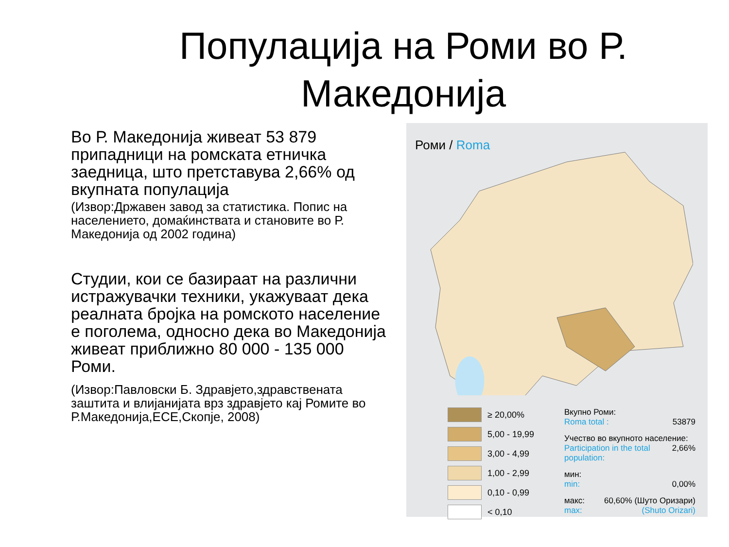Популација на Роми во Р. Македонија
Во Р. Македонија живеат 53 879 припадници на ромската етничка заедница, што претставува 2,66% од вкупната популација
(Извор:Државен завод за статистика. Попис на населението, домаќинствата и становите во Р. Македонија од 2002 година)
Студии, кои се базираат на различни истражувачки техники, укажуваат дека реалната бројка на ромското население е поголема, односно дека во Македонија живеат приближно 80 000 - 135 000 Роми.
(Извор:Павловски Б. Здравјето,здравствената заштита и влијанијата врз здравјето кај Ромите во Р.Македонија,ЕСЕ,Скопје, 2008)
Роми / Roma
≥ 20,00%
5,00 - 19,99
3,00 - 4,99
1,00 - 2,99
0,10 - 0,99
< 0,10
Вкупно Роми:
Roma total : 53879
Учество во вкупното население:
Participation in the total population: 2,66%
мин:
min: 0,00%
макс: 60,60% (Шуто Оризари)
max: (Shuto Orizari)